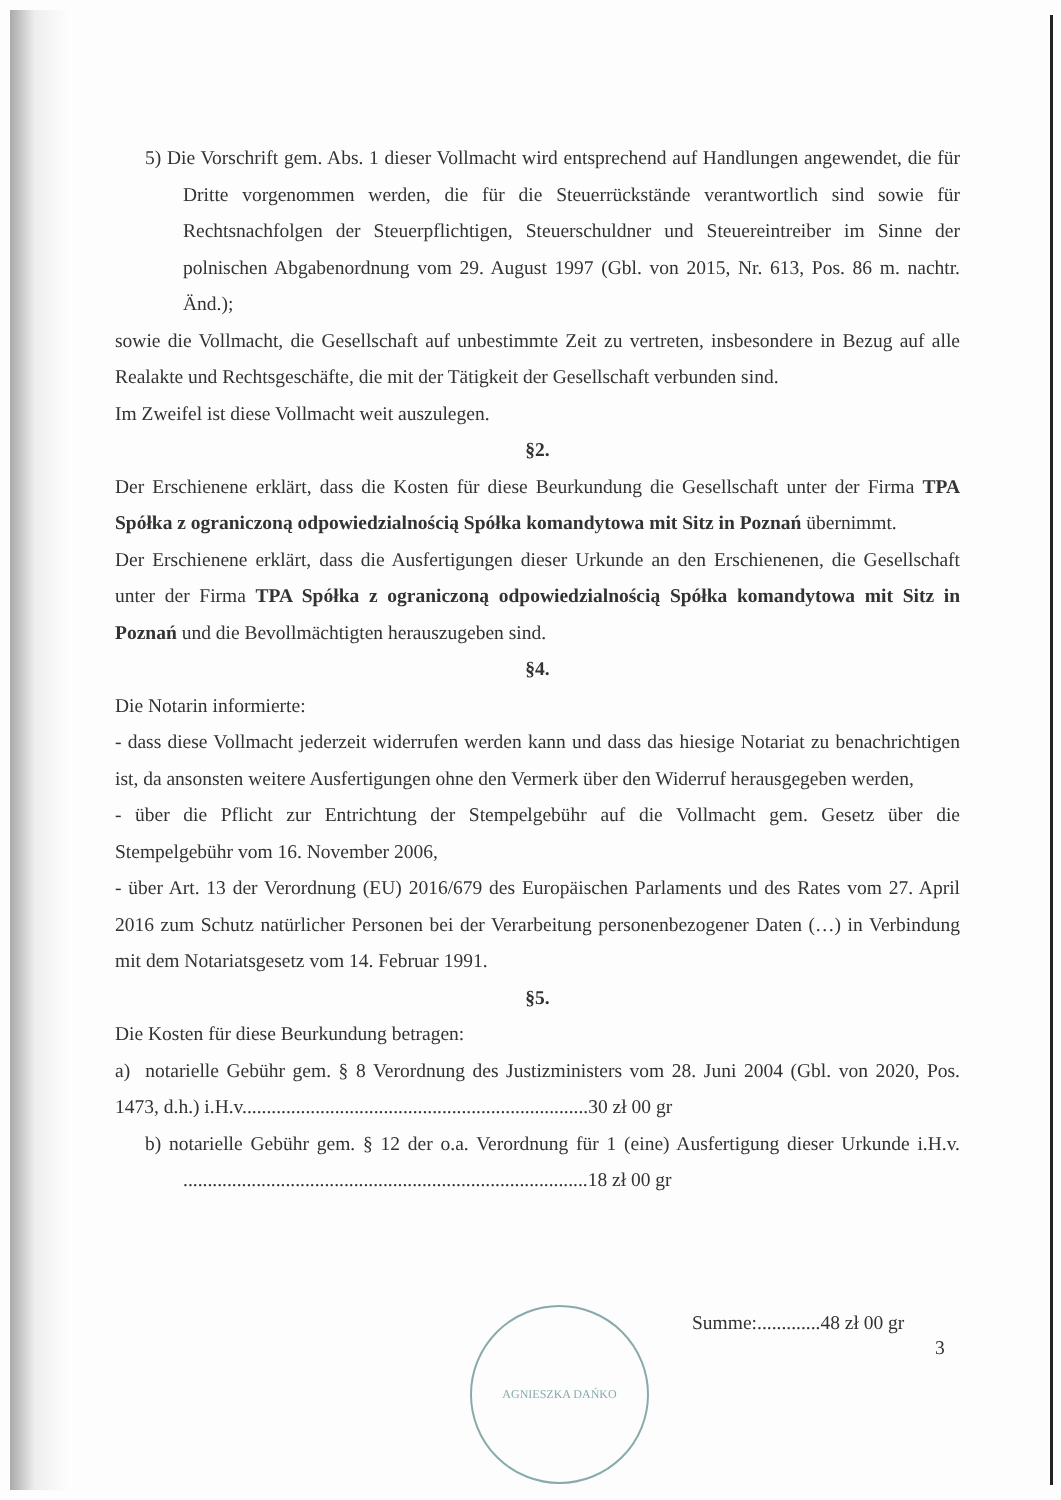5) Die Vorschrift gem. Abs. 1 dieser Vollmacht wird entsprechend auf Handlungen angewendet, die für Dritte vorgenommen werden, die für die Steuerrückstände verantwortlich sind sowie für Rechtsnachfolgen der Steuerpflichtigen, Steuerschuldner und Steuereintreiber im Sinne der polnischen Abgabenordnung vom 29. August 1997 (Gbl. von 2015, Nr. 613, Pos. 86 m. nachtr. Änd.);
sowie die Vollmacht, die Gesellschaft auf unbestimmte Zeit zu vertreten, insbesondere in Bezug auf alle Realakte und Rechtsgeschäfte, die mit der Tätigkeit der Gesellschaft verbunden sind.
Im Zweifel ist diese Vollmacht weit auszulegen.
§2.
Der Erschienene erklärt, dass die Kosten für diese Beurkundung die Gesellschaft unter der Firma TPA Spółka z ograniczoną odpowiedzialnością Spółka komandytowa mit Sitz in Poznań übernimmt.
Der Erschienene erklärt, dass die Ausfertigungen dieser Urkunde an den Erschienenen, die Gesellschaft unter der Firma TPA Spółka z ograniczoną odpowiedzialnością Spółka komandytowa mit Sitz in Poznań und die Bevollmächtigten herauszugeben sind.
§4.
Die Notarin informierte:
- dass diese Vollmacht jederzeit widerrufen werden kann und dass das hiesige Notariat zu benachrichtigen ist, da ansonsten weitere Ausfertigungen ohne den Vermerk über den Widerruf herausgegeben werden,
- über die Pflicht zur Entrichtung der Stempelgebühr auf die Vollmacht gem. Gesetz über die Stempelgebühr vom 16. November 2006,
- über Art. 13 der Verordnung (EU) 2016/679 des Europäischen Parlaments und des Rates vom 27. April 2016 zum Schutz natürlicher Personen bei der Verarbeitung personenbezogener Daten (…) in Verbindung mit dem Notariatsgesetz vom 14. Februar 1991.
§5.
Die Kosten für diese Beurkundung betragen:
a) notarielle Gebühr gem. § 8 Verordnung des Justizministers vom 28. Juni 2004 (Gbl. von 2020, Pos. 1473, d.h.) i.H.v.......................................................................30 zł 00 gr
b) notarielle Gebühr gem. § 12 der o.a. Verordnung für 1 (eine) Ausfertigung dieser Urkunde i.H.v. ...................................................................................18 zł 00 gr
AGNIESZKA DAŃKO Summe:.............48 zł 00 gr
3